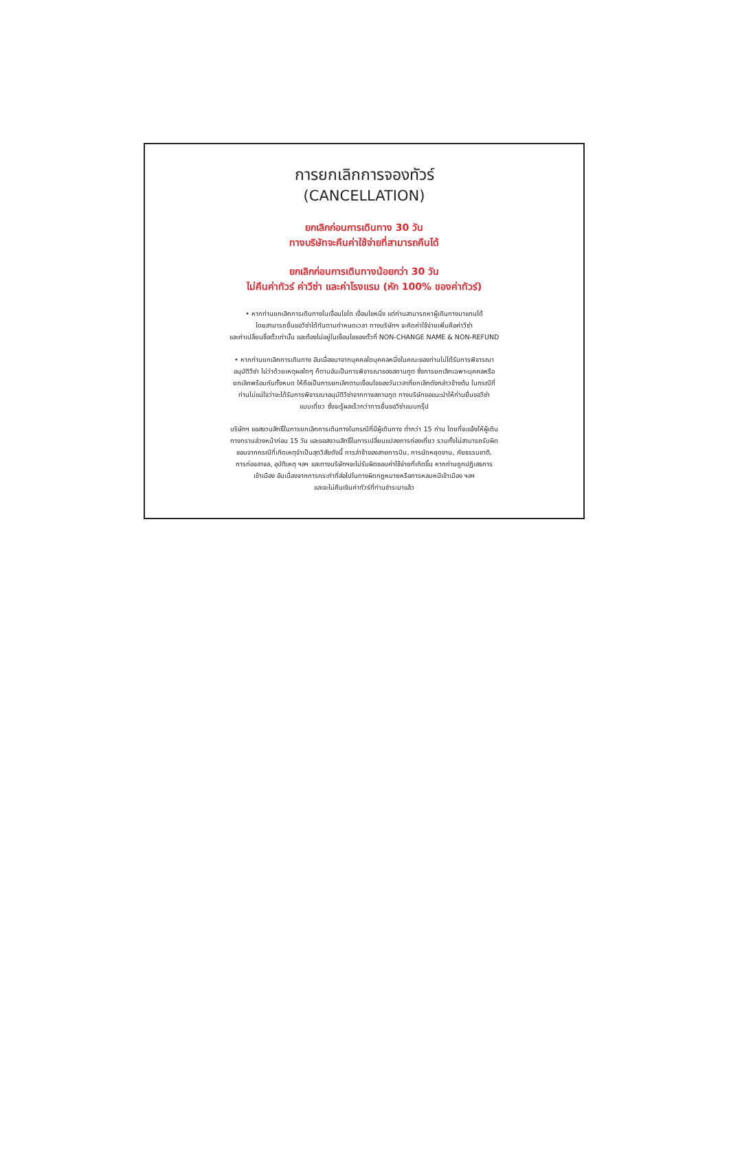การยกเลิกการจองทัวร์
(CANCELLATION)
ยกเลิกก่อนการเดินทาง 30 วัน
ทางบริษัทจะคืนค่าใช้จ่ายที่สามารถคืนได้
ยกเลิกก่อนการเดินทางน้อยกว่า 30 วัน
ไม่คืนค่าทัวร์ ค่าวีซ่า และค่าโรงแรม (หัก 100% ของค่าทัวร์)
• หากท่านยกเลิกการเดินทางในเงื่อนไขใด เงื่อนไขหนึ่ง แต่ท่านสามารถหาผู้เดินทางมาแทนได้
โดยสามารถยื่นขอวีซ่าได้ทันตามกำหนดเวลา ทางบริษัทฯ จะคิดค่าใช้จ่ายเพิ่มคือค่าวีซ่า
และค่าเปลี่ยนชื่อตั๋วเท่านั้น และต้องไม่อยู่ในเงื่อนไขของตั๋วที่ NON-CHANGE NAME & NON-REFUND
• หากท่านยกเลิกการเดินทาง อันเนื่องมาจากบุคคลใดบุคคลหนึ่งในคณะของท่านไม่ได้รับการพิจารณา
อนุมัติวีซ่า ไม่ว่าด้วยเหตุผลใดๆ ก็ตามอันเป็นการพิจารณาของสถานทูต ซึ่งการยกเลิกเฉพาะบุคคลหรือ
ยกเลิกพร้อมกันทั้งหมด ให้ถือเป็นการยกเลิกตามเงื่อนไขของวันเวลาที่ยกเลิกดังกล่าวข้างต้น ในกรณีที่
ท่านไม่แน่ใจว่าจะได้รับการพิจารณาอนุมัติวีซ่าจากทางสถานทูต ทางบริษัทขอแนะนำให้ท่านยื่นขอวีซ่า
แบบเดี่ยว ซึ่งจะรู้ผลเร็วกว่าการยื่นขอวีซ่าแบบกรุ๊ป
บริษัทฯ ขอสงวนสิทธิ์ในการยกเลิกการเดินทางในกรณีที่มีผู้เดินทาง ต่ำกว่า 15 ท่าน โดยที่จะแจ้งให้ผู้เดิน
ทางทราบล่วงหน้าก่อน 15 วัน และขอสงวนสิทธิ์ในการเปลี่ยนแปลงการท่องเที่ยว รวมทั้งไม่สามารถรับผิด
ชอบจากกรณีที่เกิดเหตุจำเป็นสุดวิสัยดังนี้ การล่าช้าของสายการบิน, การนัดหยุดงาน, ภัยธรรมชาติ,
การก่อจลาจล, อุบัติเหตุ ฯลฯ และทางบริษัทฯจะไม่รับผิดชอบค่าใช้จ่ายที่เกิดขึ้น หากท่านถูกปฏิเสธการ
เข้าเมือง อันเนื่องจากการกระทำที่ส่อไปในทางผิดกฎหมายหรือการหลบหนีเข้าเมือง ฯลฯ
และจะไม่คืนเงินค่าทัวร์ที่ท่านชำระมาแล้ว